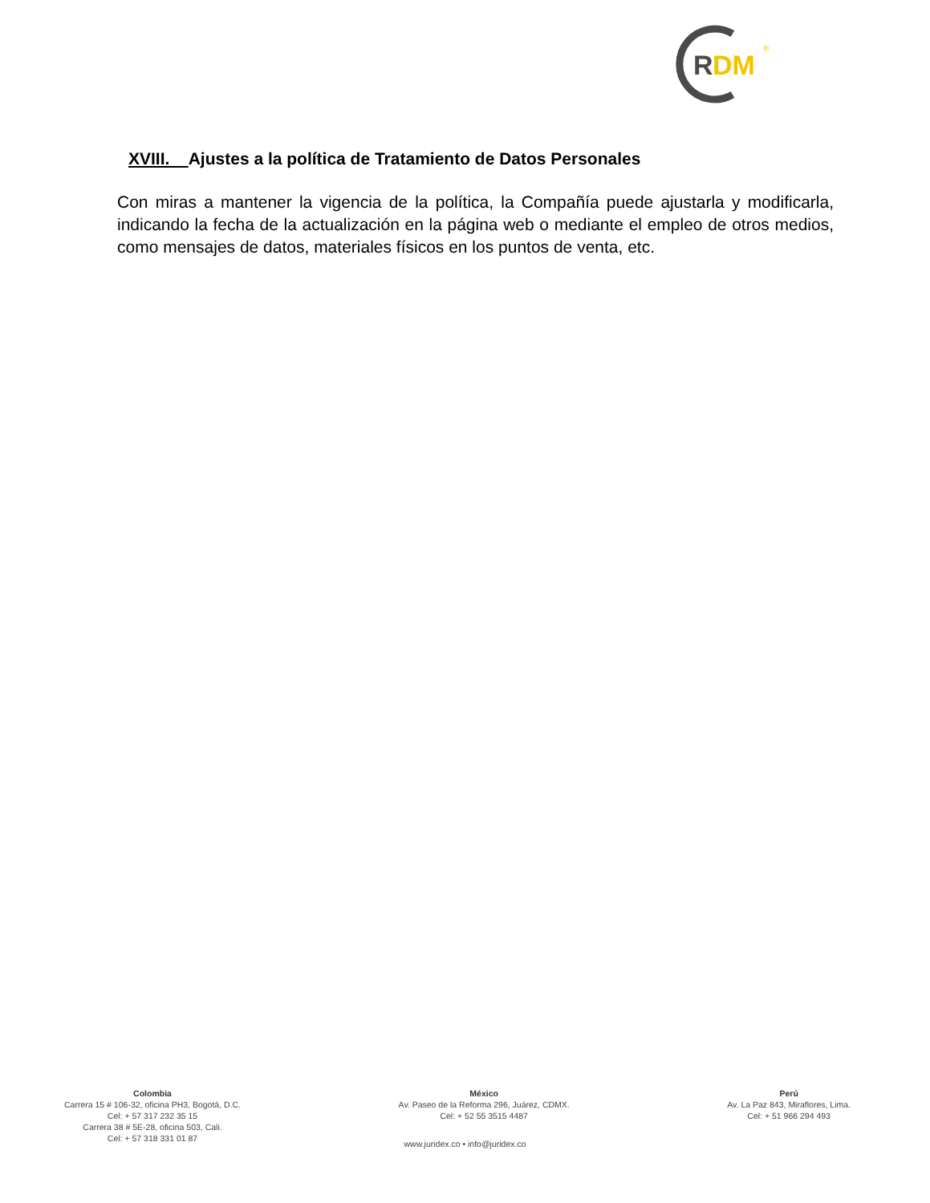R
DM
®
XVIII. Ajustes a la política de Tratamiento de Datos Personales
Con miras a mantener la vigencia de la política, la Compañía puede ajustarla y modificarla, indicando la fecha de la actualización en la página web o mediante el empleo de otros medios, como mensajes de datos, materiales físicos en los puntos de venta, etc.
Colombia
Carrera 15 # 106-32, oficina PH3, Bogotá, D.C.
Cel: + 57 317 232 35 15
Carrera 38 # 5E-28, oficina 503, Cali.
Cel: + 57 318 331 01 87
México
Av. Paseo de la Reforma 296, Juárez, CDMX.
Cel: + 52 55 3515 4487
Perú
Av. La Paz 843, Miraflores, Lima.
Cel: + 51 966 294 493
www.juridex.co • info@juridex.co